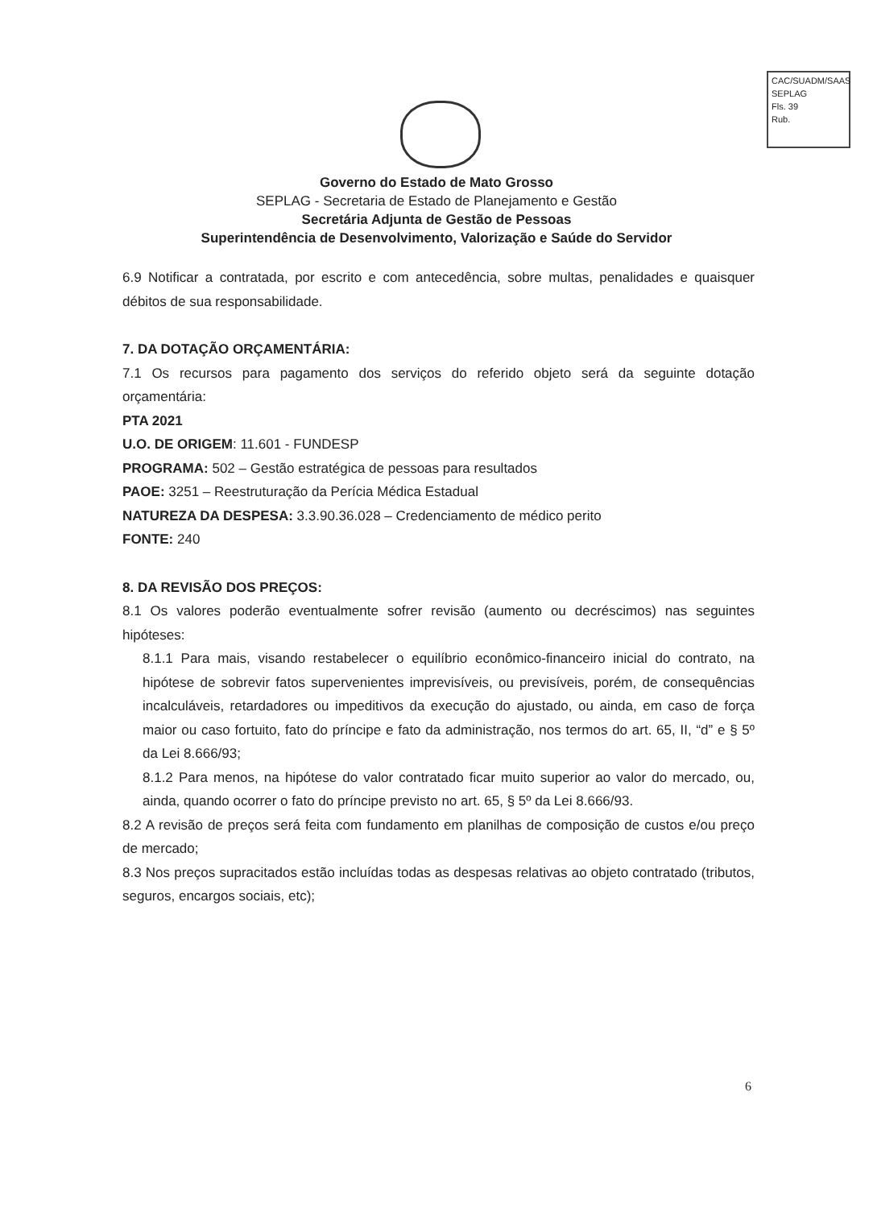CAC/SUADM/SAAS
SEPLAG
Fls. 39
Rub.
Governo do Estado de Mato Grosso
SEPLAG - Secretaria de Estado de Planejamento e Gestão
Secretária Adjunta de Gestão de Pessoas
Superintendência de Desenvolvimento, Valorização e Saúde do Servidor
6.9 Notificar a contratada, por escrito e com antecedência, sobre multas, penalidades e quaisquer débitos de sua responsabilidade.
7. DA DOTAÇÃO ORÇAMENTÁRIA:
7.1 Os recursos para pagamento dos serviços do referido objeto será da seguinte dotação orçamentária:
PTA 2021
U.O. DE ORIGEM: 11.601 - FUNDESP
PROGRAMA: 502 – Gestão estratégica de pessoas para resultados
PAOE: 3251 – Reestruturação da Perícia Médica Estadual
NATUREZA DA DESPESA: 3.3.90.36.028 – Credenciamento de médico perito
FONTE: 240
8. DA REVISÃO DOS PREÇOS:
8.1 Os valores poderão eventualmente sofrer revisão (aumento ou decréscimos) nas seguintes hipóteses:
8.1.1 Para mais, visando restabelecer o equilíbrio econômico-financeiro inicial do contrato, na hipótese de sobrevir fatos supervenientes imprevisíveis, ou previsíveis, porém, de consequências incalculáveis, retardadores ou impeditivos da execução do ajustado, ou ainda, em caso de força maior ou caso fortuito, fato do príncipe e fato da administração, nos termos do art. 65, II, “d” e § 5º da Lei 8.666/93;
8.1.2 Para menos, na hipótese do valor contratado ficar muito superior ao valor do mercado, ou, ainda, quando ocorrer o fato do príncipe previsto no art. 65, § 5º da Lei 8.666/93.
8.2 A revisão de preços será feita com fundamento em planilhas de composição de custos e/ou preço de mercado;
8.3 Nos preços supracitados estão incluídas todas as despesas relativas ao objeto contratado (tributos, seguros, encargos sociais, etc);
6